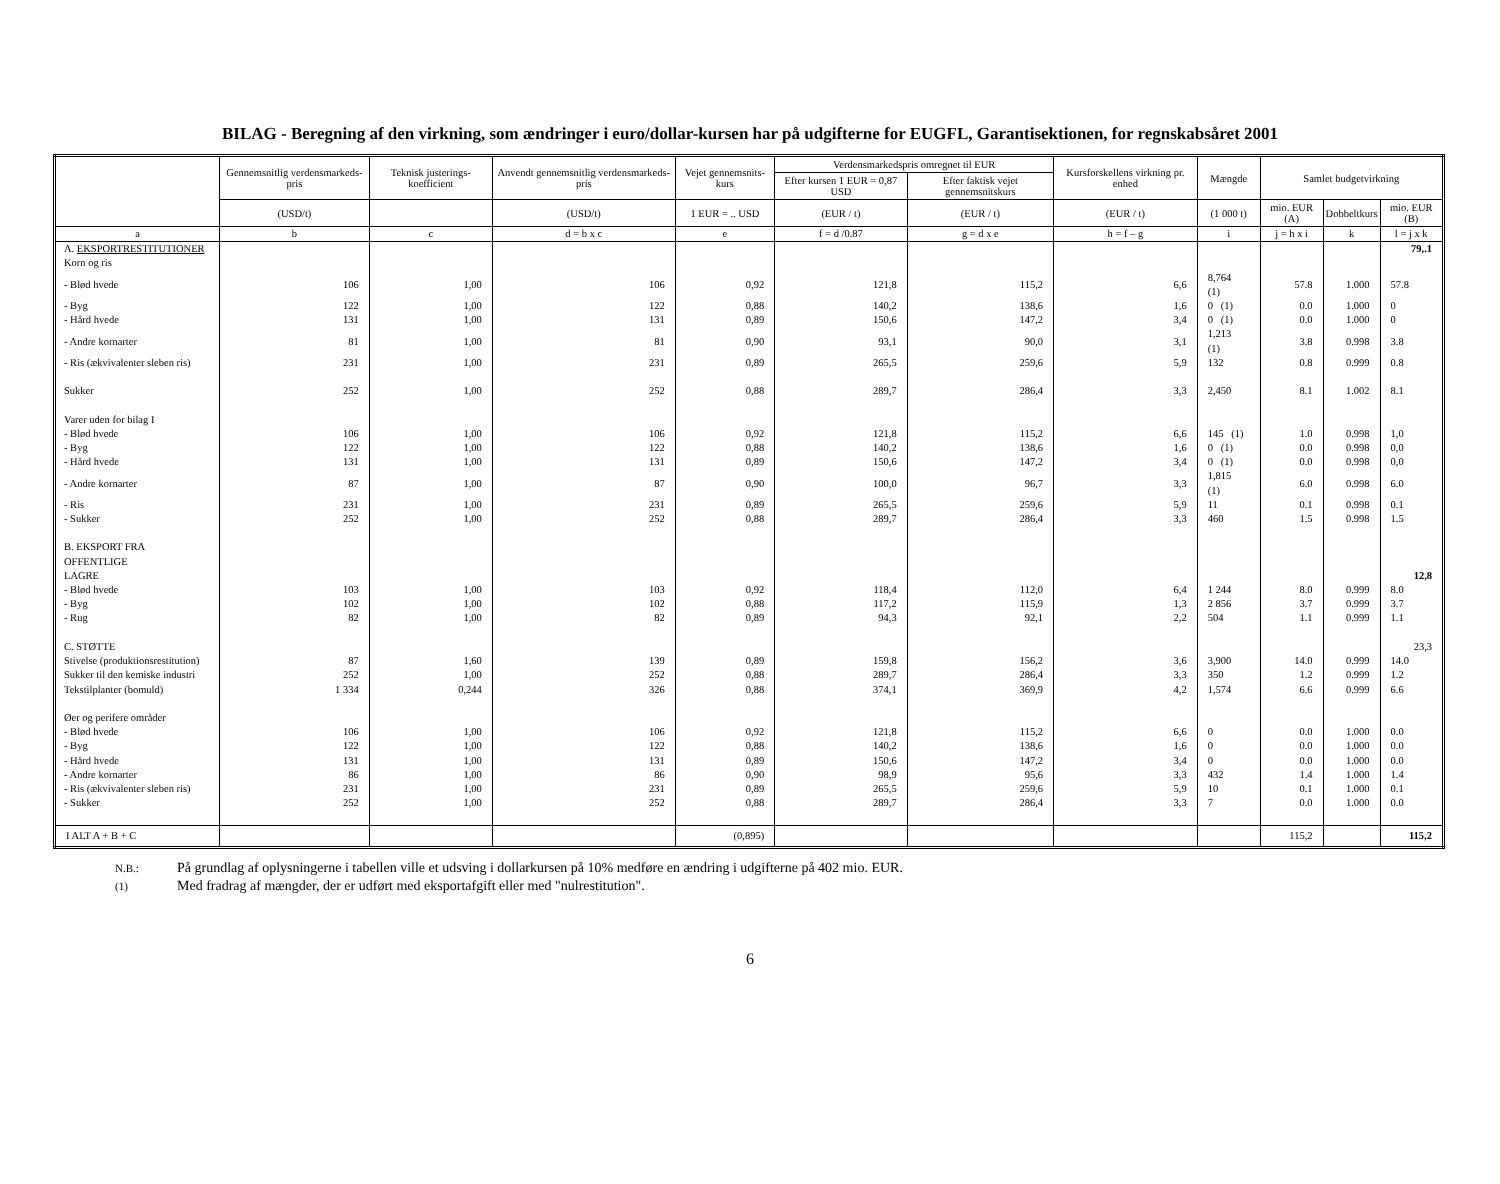BILAG - Beregning af den virkning, som ændringer i euro/dollar-kursen har på udgifterne for EUGFL, Garantisektionen, for regnskabsåret 2001
| | Gennemsnitlig verdensmarkeds-pris | Teknisk justerings-koefficient | Anvendt gennemsnitlig verdensmarkeds-pris | Vejet gennemsnits-kurs | Verdensmarkedspris omregnet til EUR | | Kursforskellens virkning pr. enhed | Mængde | Samlet budgetvirkning | | |
| --- | --- | --- | --- | --- | --- | --- | --- | --- | --- | --- | --- |
| | | | | | Efter kursen 1 EUR = 0,87 USD | Efter faktisk vejet gennemsnitskurs | | | | | |
| | (USD/t) | | (USD/t) | 1 EUR = .. USD | (EUR / t) | (EUR / t) | (EUR / t) | (1 000 t) | mio. EUR (A) | Dobbeltkurs | mio. EUR (B) |
| a | b | c | d = b x c | e | f = d /0.87 | g = d x e | h = f – g | i | j = h x i | k | l = j x k |
| A. EKSPORTRESTITUTIONER | | | | | | | | | | | 79,.1 |
| Korn og ris | | | | | | | | | | | |
| - Blød hvede | 106 | 1,00 | 106 | 0,92 | 121,8 | 115,2 | 6,6 | 8,764 (1) | 57.8 | 1.000 | 57.8 |
| - Byg | 122 | 1,00 | 122 | 0,88 | 140,2 | 138,6 | 1,6 | 0 (1) | 0.0 | 1.000 | 0 |
| - Hård hvede | 131 | 1,00 | 131 | 0,89 | 150,6 | 147,2 | 3,4 | 0 (1) | 0.0 | 1.000 | 0 |
| - Andre kornarter | 81 | 1,00 | 81 | 0,90 | 93,1 | 90,0 | 3,1 | 1,213 (1) | 3.8 | 0.998 | 3.8 |
| - Ris (ækvivalenter sleben ris) | 231 | 1,00 | 231 | 0,89 | 265,5 | 259,6 | 5,9 | 132 | 0.8 | 0.999 | 0.8 |
| Sukker | 252 | 1,00 | 252 | 0,88 | 289,7 | 286,4 | 3,3 | 2,450 | 8.1 | 1.002 | 8.1 |
| Varer uden for bilag I | | | | | | | | | | | |
| - Blød hvede | 106 | 1,00 | 106 | 0,92 | 121,8 | 115,2 | 6,6 | 145 (1) | 1.0 | 0.998 | 1,0 |
| - Byg | 122 | 1,00 | 122 | 0,88 | 140,2 | 138,6 | 1,6 | 0 (1) | 0.0 | 0.998 | 0,0 |
| - Hård hvede | 131 | 1,00 | 131 | 0,89 | 150,6 | 147,2 | 3,4 | 0 (1) | 0.0 | 0.998 | 0,0 |
| - Andre kornarter | 87 | 1,00 | 87 | 0,90 | 100,0 | 96,7 | 3,3 | 1,815 (1) | 6.0 | 0.998 | 6.0 |
| - Ris | 231 | 1,00 | 231 | 0,89 | 265,5 | 259,6 | 5,9 | 11 | 0.1 | 0.998 | 0.1 |
| - Sukker | 252 | 1,00 | 252 | 0,88 | 289,7 | 286,4 | 3,3 | 460 | 1.5 | 0.998 | 1.5 |
| B. EKSPORT FRA OFFENTLIGE LAGRE | | | | | | | | | | | 12,8 |
| - Blød hvede | 103 | 1,00 | 103 | 0,92 | 118,4 | 112,0 | 6,4 | 1 244 | 8.0 | 0.999 | 8.0 |
| - Byg | 102 | 1,00 | 102 | 0,88 | 117,2 | 115,9 | 1,3 | 2 856 | 3.7 | 0.999 | 3.7 |
| - Rug | 82 | 1,00 | 82 | 0,89 | 94,3 | 92,1 | 2,2 | 504 | 1.1 | 0.999 | 1.1 |
| C. STØTTE | | | | | | | | | | | 23,3 |
| Stivelse (produktionsrestitution) | 87 | 1,60 | 139 | 0,89 | 159,8 | 156,2 | 3,6 | 3,900 | 14.0 | 0.999 | 14.0 |
| Sukker til den kemiske industri | 252 | 1,00 | 252 | 0,88 | 289,7 | 286,4 | 3,3 | 350 | 1.2 | 0.999 | 1.2 |
| Tekstilplanter (bomuld) | 1 334 | 0,244 | 326 | 0,88 | 374,1 | 369,9 | 4,2 | 1,574 | 6.6 | 0.999 | 6.6 |
| Øer og perifere områder | | | | | | | | | | | |
| - Blød hvede | 106 | 1,00 | 106 | 0,92 | 121,8 | 115,2 | 6,6 | 0 | 0.0 | 1.000 | 0.0 |
| - Byg | 122 | 1,00 | 122 | 0,88 | 140,2 | 138,6 | 1,6 | 0 | 0.0 | 1.000 | 0.0 |
| - Hård hvede | 131 | 1,00 | 131 | 0,89 | 150,6 | 147,2 | 3,4 | 0 | 0.0 | 1.000 | 0.0 |
| - Andre kornarter | 86 | 1,00 | 86 | 0,90 | 98,9 | 95,6 | 3,3 | 432 | 1.4 | 1.000 | 1.4 |
| - Ris (ækvivalenter sleben ris) | 231 | 1,00 | 231 | 0,89 | 265,5 | 259,6 | 5,9 | 10 | 0.1 | 1.000 | 0.1 |
| - Sukker | 252 | 1,00 | 252 | 0,88 | 289,7 | 286,4 | 3,3 | 7 | 0.0 | 1.000 | 0.0 |
| I ALT A + B + C | | | | (0,895) | | | | | 115,2 | | 115,2 |
N.B.: På grundlag af oplysningerne i tabellen ville et udsving i dollarkursen på 10% medføre en ændring i udgifterne på 402 mio. EUR.
(1) Med fradrag af mængder, der er udført med eksportafgift eller med "nulrestitution".
6